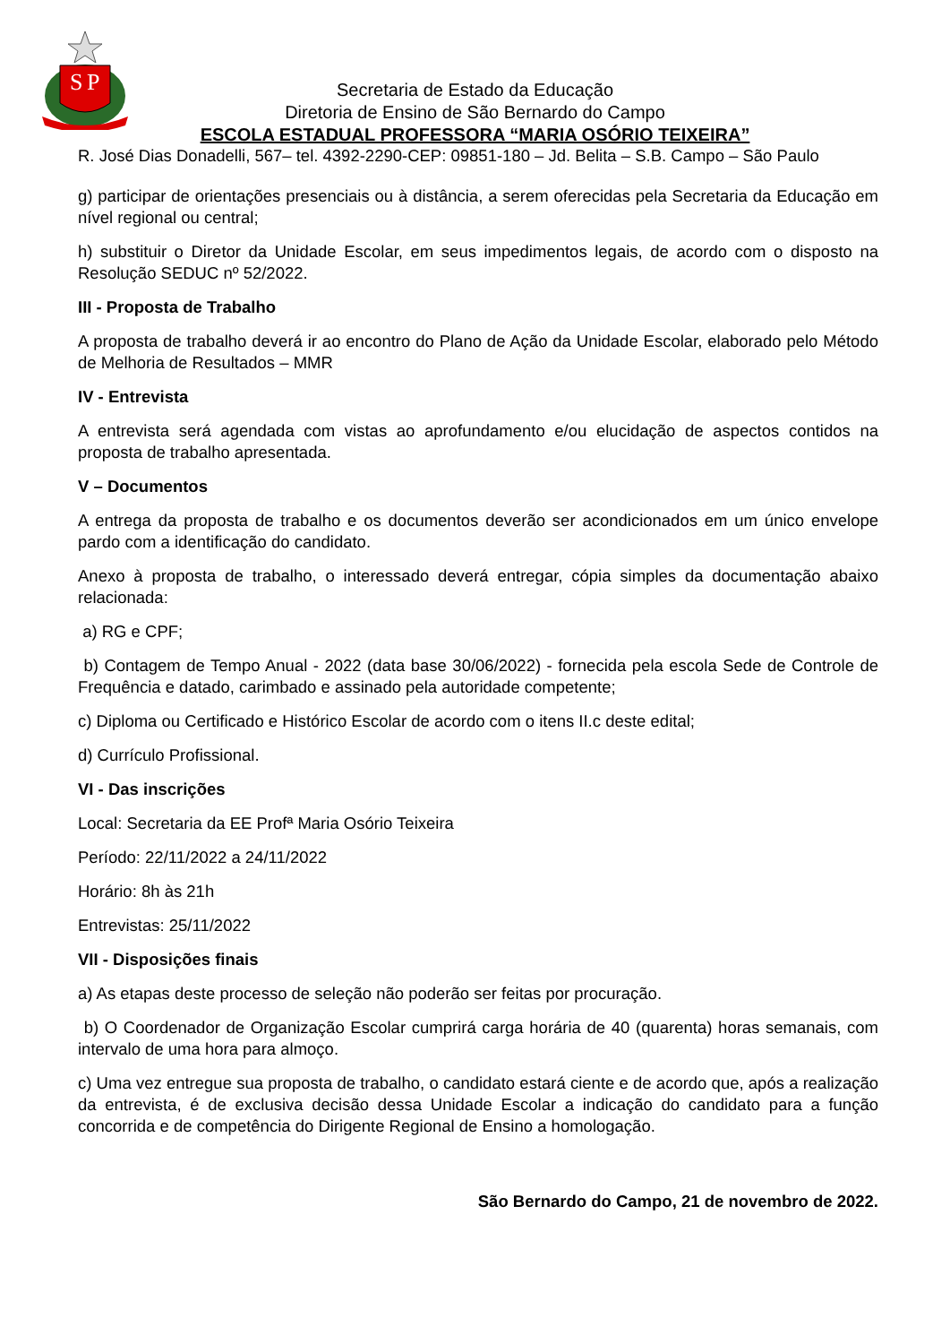S
P
Secretaria de Estado da Educação
Diretoria de Ensino de São Bernardo do Campo
ESCOLA ESTADUAL PROFESSORA “MARIA OSÓRIO TEIXEIRA”
R. José Dias Donadelli, 567– tel. 4392-2290-CEP: 09851-180 – Jd. Belita – S.B. Campo – São Paulo
g) participar de orientações presenciais ou à distância, a serem oferecidas pela Secretaria da Educação em nível regional ou central;
h) substituir o Diretor da Unidade Escolar, em seus impedimentos legais, de acordo com o disposto na Resolução SEDUC nº 52/2022.
III - Proposta de Trabalho
A proposta de trabalho deverá ir ao encontro do Plano de Ação da Unidade Escolar, elaborado pelo Método de Melhoria de Resultados – MMR
IV - Entrevista
A entrevista será agendada com vistas ao aprofundamento e/ou elucidação de aspectos contidos na proposta de trabalho apresentada.
V – Documentos
A entrega da proposta de trabalho e os documentos deverão ser acondicionados em um único envelope pardo com a identificação do candidato.
Anexo à proposta de trabalho, o interessado deverá entregar, cópia simples da documentação abaixo relacionada:
a) RG e CPF;
b) Contagem de Tempo Anual - 2022 (data base 30/06/2022) - fornecida pela escola Sede de Controle de Frequência e datado, carimbado e assinado pela autoridade competente;
c) Diploma ou Certificado e Histórico Escolar de acordo com o itens II.c deste edital;
d) Currículo Profissional.
VI - Das inscrições
Local: Secretaria da EE Profª Maria Osório Teixeira
Período: 22/11/2022 a 24/11/2022
Horário: 8h às 21h
Entrevistas: 25/11/2022
VII - Disposições finais
a) As etapas deste processo de seleção não poderão ser feitas por procuração.
b) O Coordenador de Organização Escolar cumprirá carga horária de 40 (quarenta) horas semanais, com intervalo de uma hora para almoço.
c) Uma vez entregue sua proposta de trabalho, o candidato estará ciente e de acordo que, após a realização da entrevista, é de exclusiva decisão dessa Unidade Escolar a indicação do candidato para a função concorrida e de competência do Dirigente Regional de Ensino a homologação.
São Bernardo do Campo, 21 de novembro de 2022.